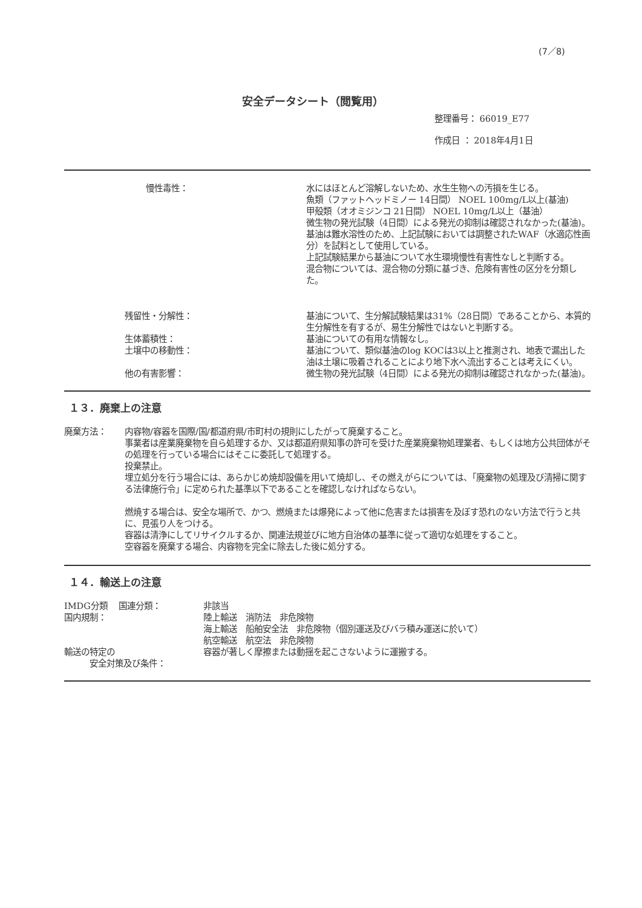(7／8)
安全データシート（閲覧用）
整理番号： 66019_E77
作成日 ： 2018年4月1日
慢性毒性： 水にはほとんど溶解しないため、水生生物への汚損を生じる。
魚類（ファットヘッドミノー 14日間） NOEL 100mg/L以上(基油)
甲殻類（オオミジンコ 21日間） NOEL 10mg/L以上（基油）
微生物の発光試験（4日間）による発光の抑制は確認されなかった(基油)。
基油は難水溶性のため、上記試験においては調整されたWAF（水適応性画分）を試料として使用している。
上記試験結果から基油について水生環境慢性有害性なしと判断する。
混合物については、混合物の分類に基づき、危険有害性の区分を分類した。
残留性・分解性： 基油について、生分解試験結果は31%（28日間）であることから、本質的生分解性を有するが、易生分解性ではないと判断する。
生体蓄積性： 基油についての有用な情報なし。
土壌中の移動性： 基油について、類似基油のlog KOCは3以上と推測され、地表で漏出した油は土壌に吸着されることにより地下水へ流出することは考えにくい。
他の有害影響： 微生物の発光試験（4日間）による発光の抑制は確認されなかった(基油)。
１３．廃棄上の注意
廃棄方法： 内容物/容器を国際/国/都道府県/市町村の規則にしたがって廃棄すること。
事業者は産業廃棄物を自ら処理するか、又は都道府県知事の許可を受けた産業廃棄物処理業者、もしくは地方公共団体がその処理を行っている場合にはそこに委託して処理する。
投棄禁止。
埋立処分を行う場合には、あらかじめ焼却設備を用いて焼却し、その燃えがらについては、「廃棄物の処理及び清掃に関する法律施行令」に定められた基準以下であることを確認しなければならない。
燃焼する場合は、安全な場所で、かつ、燃焼または爆発によって他に危害または損害を及ぼす恐れのない方法で行うと共に、見張り人をつける。
容器は清浄にしてリサイクルするか、関連法規並びに地方自治体の基準に従って適切な処理をすること。
空容器を廃棄する場合、内容物を完全に除去した後に処分する。
１４．輸送上の注意
IMDG分類　 国連分類： 非該当
国内規制： 陸上輸送　消防法　非危険物
海上輸送　船舶安全法　非危険物（個別運送及びバラ積み運送に於いて）
航空輸送　航空法　非危険物
輸送の特定の
　　　安全対策及び条件：
容器が著しく摩擦または動揺を起こさないように運搬する。